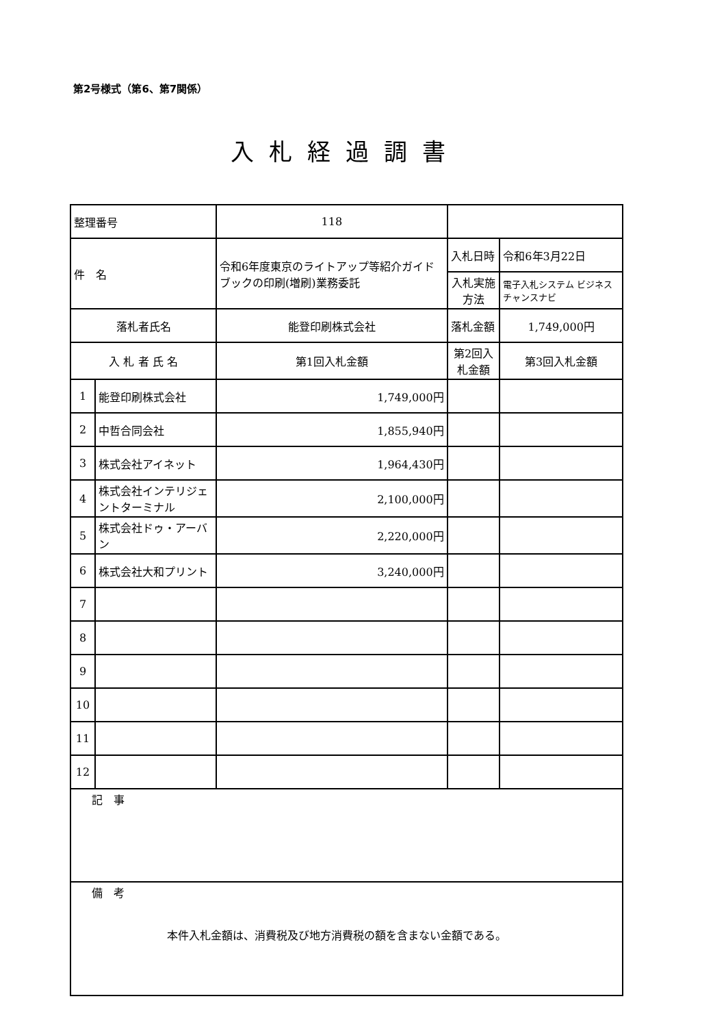第2号様式（第6、第7関係）
入札経過調書
| 整理番号 | | 118 | | | | |
| 件 名 | | 令和6年度東京のライトアップ等紹介ガイドブックの印刷(増刷)業務委託 | | 入札日時 | 令和6年3月22日 | |
| | | | | 入札実施方法 | 電子入札システム ビジネスチャンスナビ | |
| 落札者氏名 | | 能登印刷株式会社 | | 落札金額 | 1,749,000円 | |
| 入 札 者 氏 名 | | | 第1回入札金額 | 第2回入札金額 | | 第3回入札金額 |
| 1 | 能登印刷株式会社 | | 1,749,000円 | | | |
| 2 | 中哲合同会社 | | 1,855,940円 | | | |
| 3 | 株式会社アイネット | | 1,964,430円 | | | |
| 4 | 株式会社インテリジェントターミナル | | 2,100,000円 | | | |
| 5 | 株式会社ドゥ・アーバン | | 2,220,000円 | | | |
| 6 | 株式会社大和プリント | | 3,240,000円 | | | |
| 7 | | | | | | |
| 8 | | | | | | |
| 9 | | | | | | |
| 10 | | | | | | |
| 11 | | | | | | |
| 12 | | | | | | |
| 記 事 | | | | | | |
| 備 考 本件入札金額は、消費税及び地方消費税の額を含まない金額である。 | | | | | | |